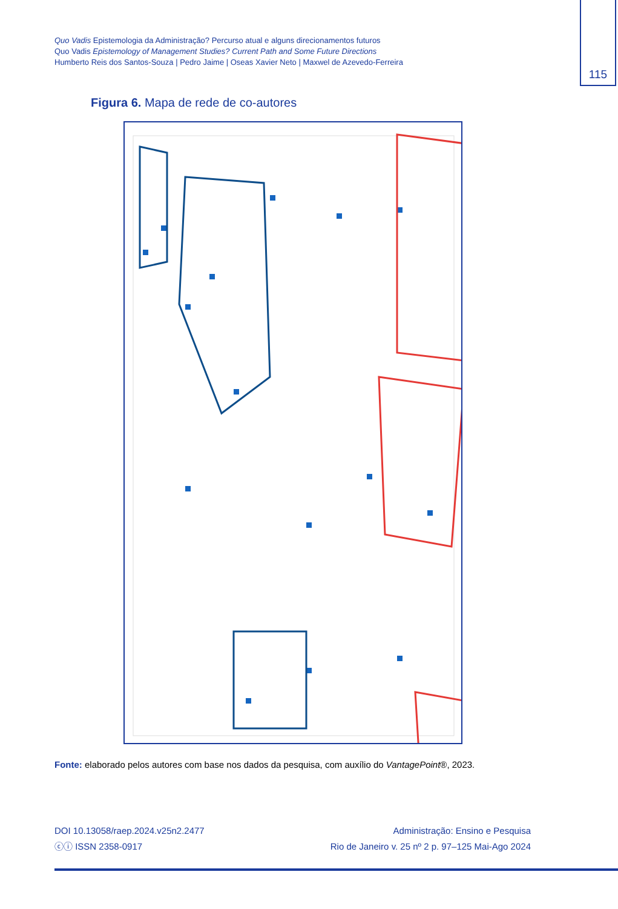Quo Vadis Epistemologia da Administração? Percurso atual e alguns direcionamentos futuros
Quo Vadis Epistemology of Management Studies? Current Path and Some Future Directions
Humberto Reis dos Santos-Souza | Pedro Jaime | Oseas Xavier Neto | Maxwel de Azevedo-Ferreira
115
Figura 6. Mapa de rede de co-autores
Fonte: elaborado pelos autores com base nos dados da pesquisa, com auxílio do VantagePoint®, 2023.
DOI 10.13058/raep.2024.v25n2.2477
ⓒⓘ ISSN 2358-0917
Administração: Ensino e Pesquisa
Rio de Janeiro v. 25 nº 2 p. 97–125 Mai-Ago 2024